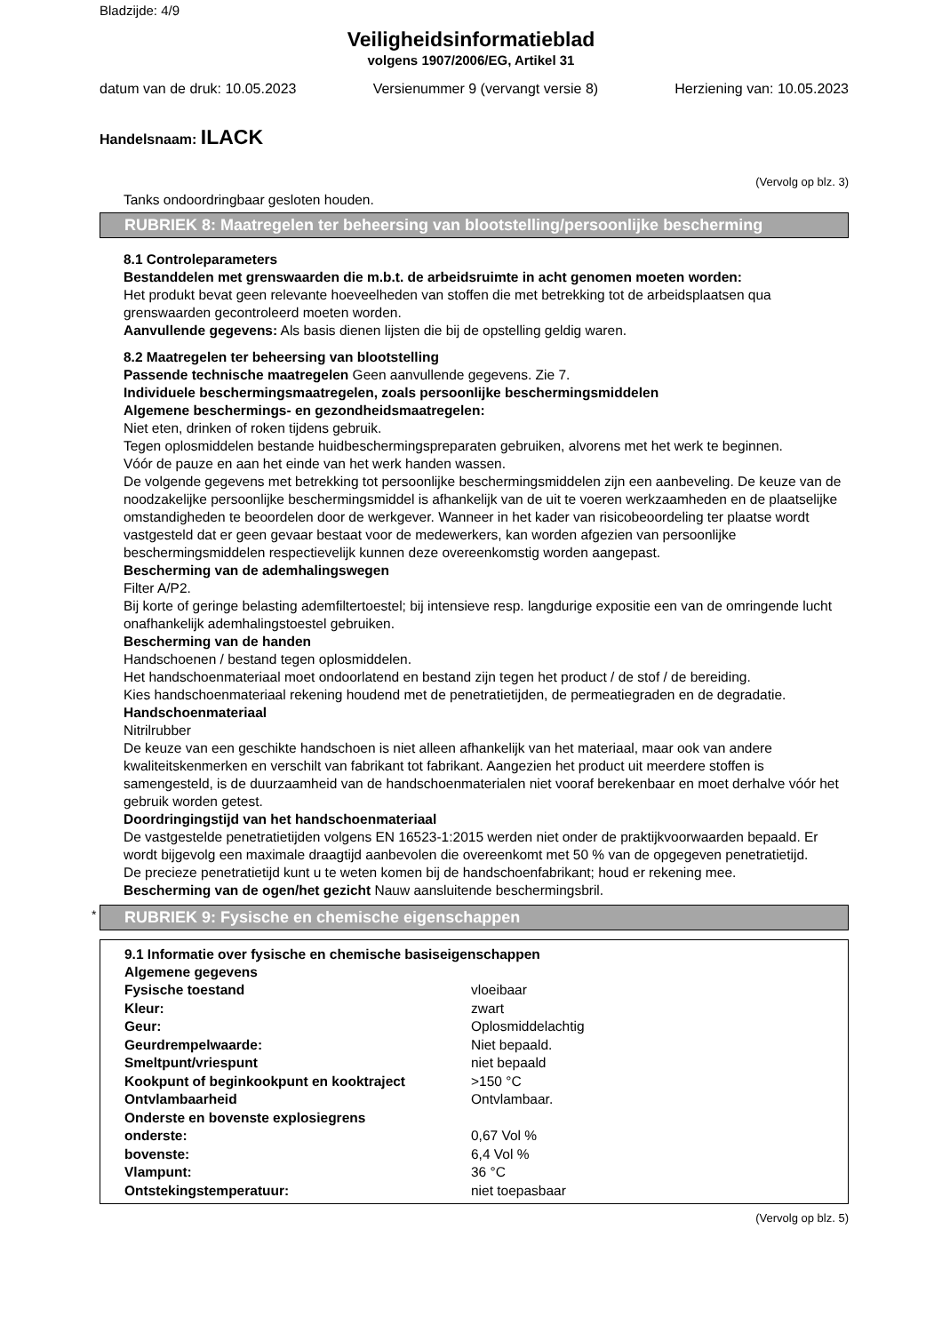Bladzijde: 4/9
Veiligheidsinformatieblad
volgens 1907/2006/EG, Artikel 31
datum van de druk: 10.05.2023 Versienummer 9 (vervangt versie 8) Herziening van: 10.05.2023
Handelsnaam: ILACK
(Vervolg op blz. 3)
Tanks ondoordringbaar gesloten houden.
RUBRIEK 8: Maatregelen ter beheersing van blootstelling/persoonlijke bescherming
8.1 Controleparameters
Bestanddelen met grenswaarden die m.b.t. de arbeidsruimte in acht genomen moeten worden:
Het produkt bevat geen relevante hoeveelheden van stoffen die met betrekking tot de arbeidsplaatsen qua grenswaarden gecontroleerd moeten worden.
Aanvullende gegevens: Als basis dienen lijsten die bij de opstelling geldig waren.
8.2 Maatregelen ter beheersing van blootstelling
Passende technische maatregelen Geen aanvullende gegevens. Zie 7.
Individuele beschermingsmaatregelen, zoals persoonlijke beschermingsmiddelen
Algemene beschermings- en gezondheidsmaatregelen:
Niet eten, drinken of roken tijdens gebruik.
Tegen oplosmiddelen bestande huidbeschermingspreparaten gebruiken, alvorens met het werk te beginnen.
Vóór de pauze en aan het einde van het werk handen wassen.
De volgende gegevens met betrekking tot persoonlijke beschermingsmiddelen zijn een aanbeveling. De keuze van de noodzakelijke persoonlijke beschermingsmiddel is afhankelijk van de uit te voeren werkzaamheden en de plaatselijke omstandigheden te beoordelen door de werkgever. Wanneer in het kader van risicobeoordeling ter plaatse wordt vastgesteld dat er geen gevaar bestaat voor de medewerkers, kan worden afgezien van persoonlijke beschermingsmiddelen respectievelijk kunnen deze overeenkomstig worden aangepast.
Bescherming van de ademhalingswegen
Filter A/P2.
Bij korte of geringe belasting ademfiltertoestel; bij intensieve resp. langdurige expositie een van de omringende lucht onafhankelijk ademhalingstoestel gebruiken.
Bescherming van de handen
Handschoenen / bestand tegen oplosmiddelen.
Het handschoenmateriaal moet ondoorlatend en bestand zijn tegen het product / de stof / de bereiding.
Kies handschoenmateriaal rekening houdend met de penetratietijden, de permeatiegraden en de degradatie.
Handschoenmateriaal
Nitrilrubber
De keuze van een geschikte handschoen is niet alleen afhankelijk van het materiaal, maar ook van andere kwaliteitskenmerken en verschilt van fabrikant tot fabrikant. Aangezien het product uit meerdere stoffen is samengesteld, is de duurzaamheid van de handschoenmaterialen niet vooraf berekenbaar en moet derhalve vóór het gebruik worden getest.
Doordringingstijd van het handschoenmateriaal
De vastgestelde penetratietijden volgens EN 16523-1:2015 werden niet onder de praktijkvoorwaarden bepaald. Er wordt bijgevolg een maximale draagtijd aanbevolen die overeenkomt met 50 % van de opgegeven penetratietijd.
De precieze penetratietijd kunt u te weten komen bij de handschoenfabrikant; houd er rekening mee.
Bescherming van de ogen/het gezicht Nauw aansluitende beschermingsbril.
* RUBRIEK 9: Fysische en chemische eigenschappen
9.1 Informatie over fysische en chemische basiseigenschappen
Algemene gegevens
| Fysische toestand | vloeibaar |
| Kleur: | zwart |
| Geur: | Oplosmiddelachtig |
| Geurdrempelwaarde: | Niet bepaald. |
| Smeltpunt/vriespunt | niet bepaald |
| Kookpunt of beginkookpunt en kooktraject | >150 °C |
| Ontvlambaarheid | Ontvlambaar. |
| Onderste en bovenste explosiegrens | |
| onderste: | 0,67 Vol % |
| bovenste: | 6,4 Vol % |
| Vlampunt: | 36 °C |
| Ontstekingstemperatuur: | niet toepasbaar |
(Vervolg op blz. 5)